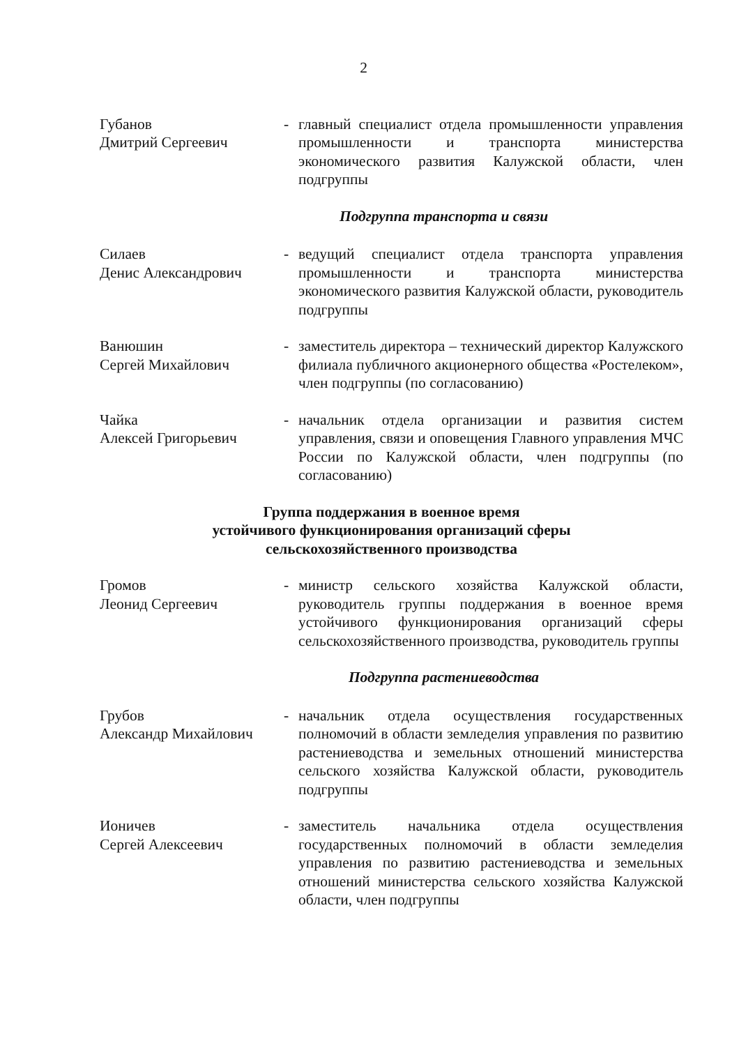2
Губанов
Дмитрий Сергеевич
- главный специалист отдела промышленности управления промышленности и транспорта министерства экономического развития Калужской области, член подгруппы
Подгруппа транспорта и связи
Силаев
Денис Александрович
- ведущий специалист отдела транспорта управления промышленности и транспорта министерства экономического развития Калужской области, руководитель подгруппы
Ванюшин
Сергей Михайлович
- заместитель директора – технический директор Калужского филиала публичного акционерного общества «Ростелеком», член подгруппы (по согласованию)
Чайка
Алексей Григорьевич
- начальник отдела организации и развития систем управления, связи и оповещения Главного управления МЧС России по Калужской области, член подгруппы (по согласованию)
Группа поддержания в военное время
устойчивого функционирования организаций сферы
сельскохозяйственного производства
Громов
Леонид Сергеевич
- министр сельского хозяйства Калужской области, руководитель группы поддержания в военное время устойчивого функционирования организаций сферы сельскохозяйственного производства, руководитель группы
Подгруппа растениеводства
Грубов
Александр Михайлович
- начальник отдела осуществления государственных полномочий в области земледелия управления по развитию растениеводства и земельных отношений министерства сельского хозяйства Калужской области, руководитель подгруппы
Ионичев
Сергей Алексеевич
- заместитель начальника отдела осуществления государственных полномочий в области земледелия управления по развитию растениеводства и земельных отношений министерства сельского хозяйства Калужской области, член подгруппы